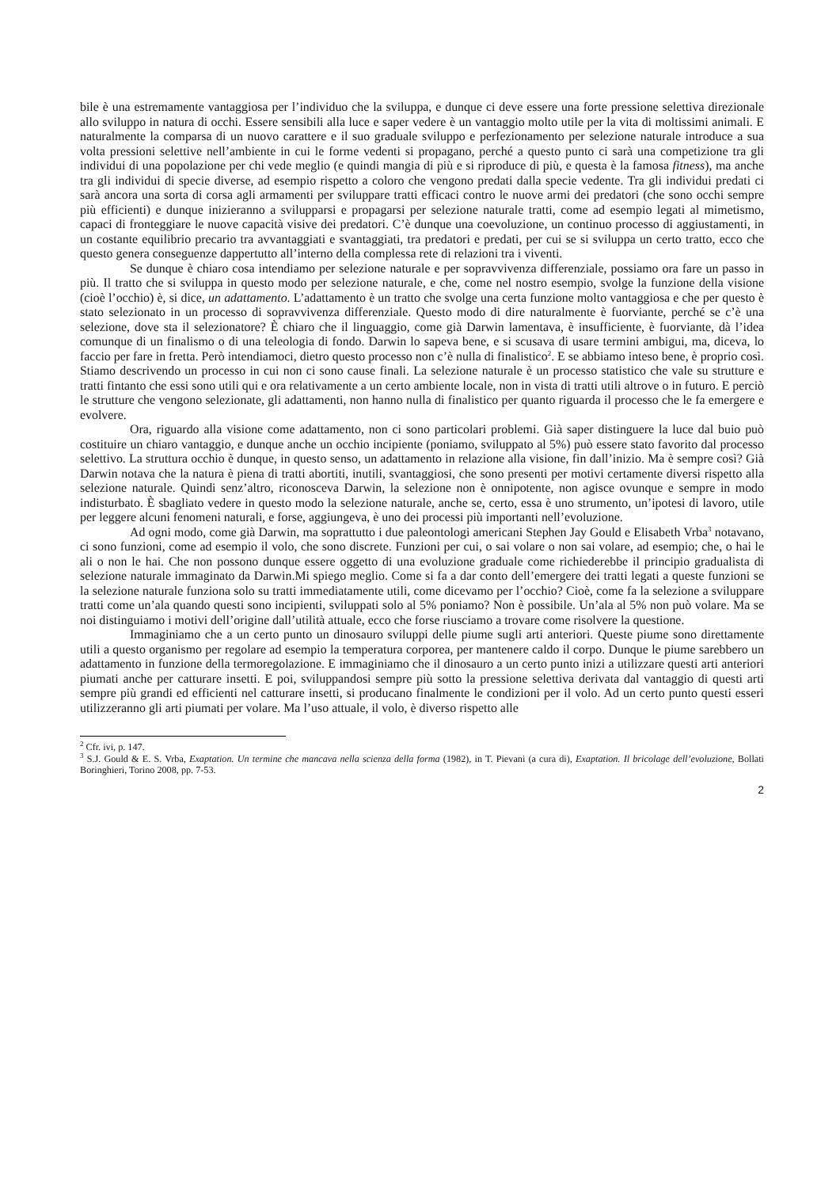bile è una estremamente vantaggiosa per l’individuo che la sviluppa, e dunque ci deve essere una forte pressione selettiva direzionale allo sviluppo in natura di occhi. Essere sensibili alla luce e saper vedere è un vantaggio molto utile per la vita di moltissimi animali. E naturalmente la comparsa di un nuovo carattere e il suo graduale sviluppo e perfezionamento per selezione naturale introduce a sua volta pressioni selettive nell’ambiente in cui le forme vedenti si propagano, perché a questo punto ci sarà una competizione tra gli individui di una popolazione per chi vede meglio (e quindi mangia di più e si riproduce di più, e questa è la famosa fitness), ma anche tra gli individui di specie diverse, ad esempio rispetto a coloro che vengono predati dalla specie vedente. Tra gli individui predati ci sarà ancora una sorta di corsa agli armamenti per sviluppare tratti efficaci contro le nuove armi dei predatori (che sono occhi sempre più efficienti) e dunque inizieranno a svilupparsi e propagarsi per selezione naturale tratti, come ad esempio legati al mimetismo, capaci di fronteggiare le nuove capacità visive dei predatori. C’è dunque una coevoluzione, un continuo processo di aggiustamenti, in un costante equilibrio precario tra avvantaggiati e svantaggiati, tra predatori e predati, per cui se si sviluppa un certo tratto, ecco che questo genera conseguenze dappertutto all’interno della complessa rete di relazioni tra i viventi.
Se dunque è chiaro cosa intendiamo per selezione naturale e per sopravvivenza differenziale, possiamo ora fare un passo in più. Il tratto che si sviluppa in questo modo per selezione naturale, e che, come nel nostro esempio, svolge la funzione della visione (cioè l’occhio) è, si dice, un adattamento. L’adattamento è un tratto che svolge una certa funzione molto vantaggiosa e che per questo è stato selezionato in un processo di sopravvivenza differenziale. Questo modo di dire naturalmente è fuorviante, perché se c’è una selezione, dove sta il selezionatore? È chiaro che il linguaggio, come già Darwin lamentava, è insufficiente, è fuorviante, dà l’idea comunque di un finalismo o di una teleologia di fondo. Darwin lo sapeva bene, e si scusava di usare termini ambigui, ma, diceva, lo faccio per fare in fretta. Però intendiamoci, dietro questo processo non c’è nulla di finalistico<sup>2</sup>. E se abbiamo inteso bene, è proprio così. Stiamo descrivendo un processo in cui non ci sono cause finali. La selezione naturale è un processo statistico che vale su strutture e tratti fintanto che essi sono utili qui e ora relativamente a un certo ambiente locale, non in vista di tratti utili altrove o in futuro. E perciò le strutture che vengono selezionate, gli adattamenti, non hanno nulla di finalistico per quanto riguarda il processo che le fa emergere e evolvere.
Ora, riguardo alla visione come adattamento, non ci sono particolari problemi. Già saper distinguere la luce dal buio può costituire un chiaro vantaggio, e dunque anche un occhio incipiente (poniamo, sviluppato al 5%) può essere stato favorito dal processo selettivo. La struttura occhio è dunque, in questo senso, un adattamento in relazione alla visione, fin dall’inizio. Ma è sempre così? Già Darwin notava che la natura è piena di tratti abortiti, inutili, svantaggiosi, che sono presenti per motivi certamente diversi rispetto alla selezione naturale. Quindi senz’altro, riconosceva Darwin, la selezione non è onnipotente, non agisce ovunque e sempre in modo indisturbato. È sbagliato vedere in questo modo la selezione naturale, anche se, certo, essa è uno strumento, un’ipotesi di lavoro, utile per leggere alcuni fenomeni naturali, e forse, aggiungeva, è uno dei processi più importanti nell’evoluzione.
Ad ogni modo, come già Darwin, ma soprattutto i due paleontologi americani Stephen Jay Gould e Elisabeth Vrba<sup>3</sup> notavano, ci sono funzioni, come ad esempio il volo, che sono discrete. Funzioni per cui, o sai volare o non sai volare, ad esempio; che, o hai le ali o non le hai. Che non possono dunque essere oggetto di una evoluzione graduale come richiederebbe il principio gradualista di selezione naturale immaginato da Darwin.Mi spiego meglio. Come si fa a dar conto dell’emergere dei tratti legati a queste funzioni se la selezione naturale funziona solo su tratti immediatamente utili, come dicevamo per l’occhio? Cioè, come fa la selezione a sviluppare tratti come un’ala quando questi sono incipienti, sviluppati solo al 5% poniamo? Non è possibile. Un’ala al 5% non può volare. Ma se noi distinguiamo i motivi dell’origine dall’utilità attuale, ecco che forse riusciamo a trovare come risolvere la questione.
Immaginiamo che a un certo punto un dinosauro sviluppi delle piume sugli arti anteriori. Queste piume sono direttamente utili a questo organismo per regolare ad esempio la temperatura corporea, per mantenere caldo il corpo. Dunque le piume sarebbero un adattamento in funzione della termoregolazione. E immaginiamo che il dinosauro a un certo punto inizi a utilizzare questi arti anteriori piumati anche per catturare insetti. E poi, sviluppandosi sempre più sotto la pressione selettiva derivata dal vantaggio di questi arti sempre più grandi ed efficienti nel catturare insetti, si producano finalmente le condizioni per il volo. Ad un certo punto questi esseri utilizzeranno gli arti piumati per volare. Ma l’uso attuale, il volo, è diverso rispetto alle
<sup>2</sup> Cfr. ivi, p. 147.
<sup>3</sup> S.J. Gould & E. S. Vrba, Exaptation. Un termine che mancava nella scienza della forma (1982), in T. Pievani (a cura di), Exaptation. Il bricolage dell’evoluzione, Bollati Boringhieri, Torino 2008, pp. 7-53.
2